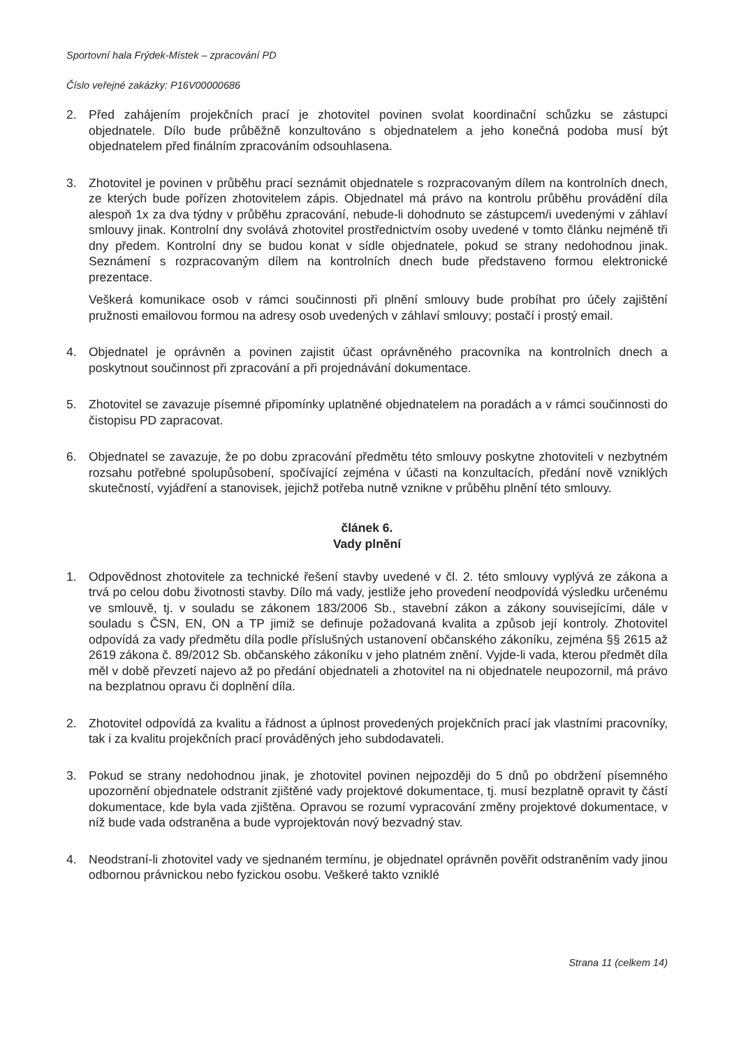Sportovní hala Frýdek-Místek – zpracování PD
Číslo veřejné zakázky: P16V00000686
2. Před zahájením projekčních prací je zhotovitel povinen svolat koordinační schůzku se zástupci objednatele. Dílo bude průběžně konzultováno s objednatelem a jeho konečná podoba musí být objednatelem před finálním zpracováním odsouhlasena.
3. Zhotovitel je povinen v průběhu prací seznámit objednatele s rozpracovaným dílem na kontrolních dnech, ze kterých bude pořízen zhotovitelem zápis. Objednatel má právo na kontrolu průběhu provádění díla alespoň 1x za dva týdny v průběhu zpracování, nebude-li dohodnuto se zástupcem/i uvedenými v záhlaví smlouvy jinak. Kontrolní dny svolává zhotovitel prostřednictvím osoby uvedené v tomto článku nejméně tři dny předem. Kontrolní dny se budou konat v sídle objednatele, pokud se strany nedohodnou jinak. Seznámení s rozpracovaným dílem na kontrolních dnech bude představeno formou elektronické prezentace.
Veškerá komunikace osob v rámci součinnosti při plnění smlouvy bude probíhat pro účely zajištění pružnosti emailovou formou na adresy osob uvedených v záhlaví smlouvy; postačí i prostý email.
4. Objednatel je oprávněn a povinen zajistit účast oprávněného pracovníka na kontrolních dnech a poskytnout součinnost při zpracování a při projednávání dokumentace.
5. Zhotovitel se zavazuje písemné připomínky uplatněné objednatelem na poradách a v rámci součinnosti do čistopisu PD zapracovat.
6. Objednatel se zavazuje, že po dobu zpracování předmětu této smlouvy poskytne zhotoviteli v nezbytném rozsahu potřebné spolupůsobení, spočívající zejména v účasti na konzultacích, předání nově vzniklých skutečností, vyjádření a stanovisek, jejichž potřeba nutně vznikne v průběhu plnění této smlouvy.
článek 6.
Vady plnění
1. Odpovědnost zhotovitele za technické řešení stavby uvedené v čl. 2. této smlouvy vyplývá ze zákona a trvá po celou dobu životnosti stavby. Dílo má vady, jestliže jeho provedení neodpovídá výsledku určenému ve smlouvě, tj. v souladu se zákonem 183/2006 Sb., stavební zákon a zákony souvisejícími, dále v souladu s ČSN, EN, ON a TP jimiž se definuje požadovaná kvalita a způsob její kontroly. Zhotovitel odpovídá za vady předmětu díla podle příslušných ustanovení občanského zákoníku, zejména §§ 2615 až 2619 zákona č. 89/2012 Sb. občanského zákoníku v jeho platném znění. Vyjde-li vada, kterou předmět díla měl v době převzetí najevo až po předání objednateli a zhotovitel na ni objednatele neupozornil, má právo na bezplatnou opravu či doplnění díla.
2. Zhotovitel odpovídá za kvalitu a řádnost a úplnost provedených projekčních prací jak vlastními pracovníky, tak i za kvalitu projekčních prací prováděných jeho subdodavateli.
3. Pokud se strany nedohodnou jinak, je zhotovitel povinen nejpozději do 5 dnů po obdržení písemného upozornění objednatele odstranit zjištěné vady projektové dokumentace, tj. musí bezplatně opravit ty částí dokumentace, kde byla vada zjištěna. Opravou se rozumí vypracování změny projektové dokumentace, v níž bude vada odstraněna a bude vyprojektován nový bezvadný stav.
4. Neodstraní-li zhotovitel vady ve sjednaném termínu, je objednatel oprávněn pověřit odstraněním vady jinou odbornou právnickou nebo fyzickou osobu. Veškeré takto vzniklé
Strana 11 (celkem 14)